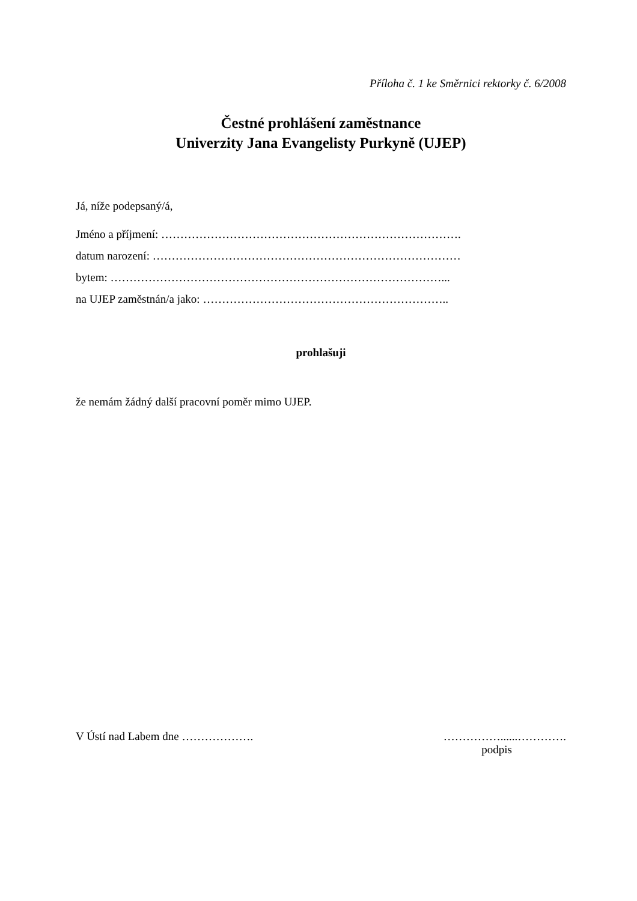Příloha č. 1 ke Směrnici rektorky č. 6/2008
Čestné prohlášení zaměstnance
Univerzity Jana Evangelisty Purkyně (UJEP)
Já, níže podepsaný/á,
Jméno a příjmení: …………………………………………………………………….
datum narození: ………………………………………………………………………
bytem: ……………………………………………………………………………...
na UJEP zaměstnán/a jako: ………………………………………………………..
prohlašuji
že nemám žádný další pracovní poměr mimo UJEP.
V Ústí nad Labem dne ………………. ……………......………….
podpis